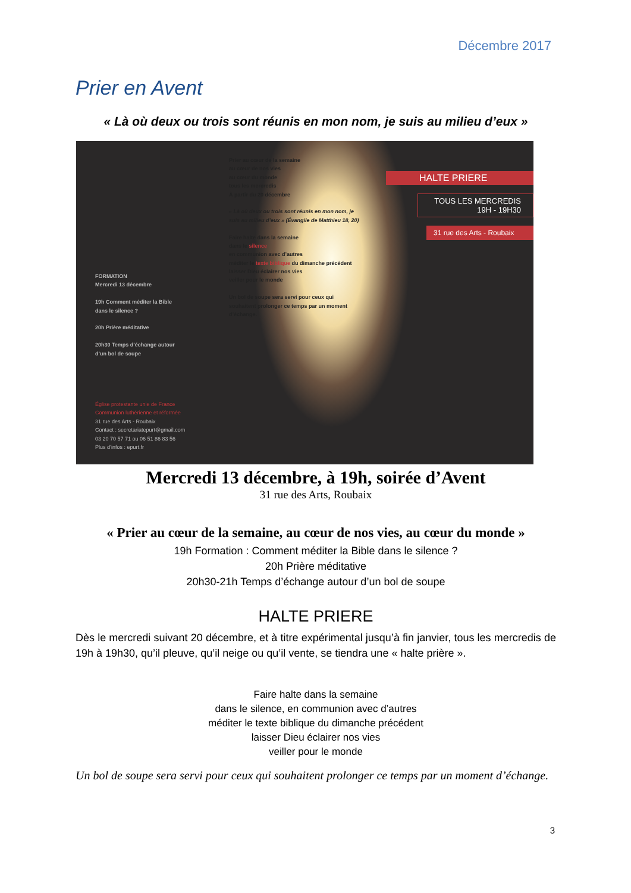Décembre 2017
Prier en Avent
« Là où deux ou trois sont réunis en mon nom, je suis au milieu d’eux »
Prier au cœur de la semaine
au cœur de nos vies
au cœur du monde
tous les mercredis
À partir du 20 décembre
« Là où deux ou trois sont réunis en mon nom, je suis au milieu d’eux » (Évangile de Matthieu 18, 20)
Faire halte dans la semaine
dans le silence
en communion avec d’autres
méditer le texte biblique du dimanche précédent
laisser Dieu éclairer nos vies
veiller pour le monde
Un bol de soupe sera servi pour ceux qui souhaitent prolonger ce temps par un moment d’échange.
FORMATION
Mercredi 13 décembre
19h Comment méditer la Bible dans le silence ?
20h Prière méditative
20h30 Temps d’échange autour d’un bol de soupe
Église protestante unie de France
Communion luthérienne et réformée
31 rue des Arts - Roubaix
Contact : secretariatepurt@gmail.com
03 20 70 57 71 ou 06 51 86 83 56
Plus d’infos : epurt.fr
HALTE PRIERE
TOUS LES MERCREDIS
19H - 19H30
31 rue des Arts - Roubaix
Mercredi 13 décembre, à 19h, soirée d’Avent
31 rue des Arts, Roubaix
« Prier au cœur de la semaine, au cœur de nos vies, au cœur du monde »
19h Formation : Comment méditer la Bible dans le silence ?
20h Prière méditative
20h30-21h Temps d’échange autour d’un bol de soupe
HALTE PRIERE
Dès le mercredi suivant 20 décembre, et à titre expérimental jusqu’à fin janvier, tous les mercredis de 19h à 19h30, qu’il pleuve, qu’il neige ou qu’il vente, se tiendra une « halte prière ».
Faire halte dans la semaine
dans le silence, en communion avec d’autres
méditer le texte biblique du dimanche précédent
laisser Dieu éclairer nos vies
veiller pour le monde
Un bol de soupe sera servi pour ceux qui souhaitent prolonger ce temps par un moment d’échange.
3